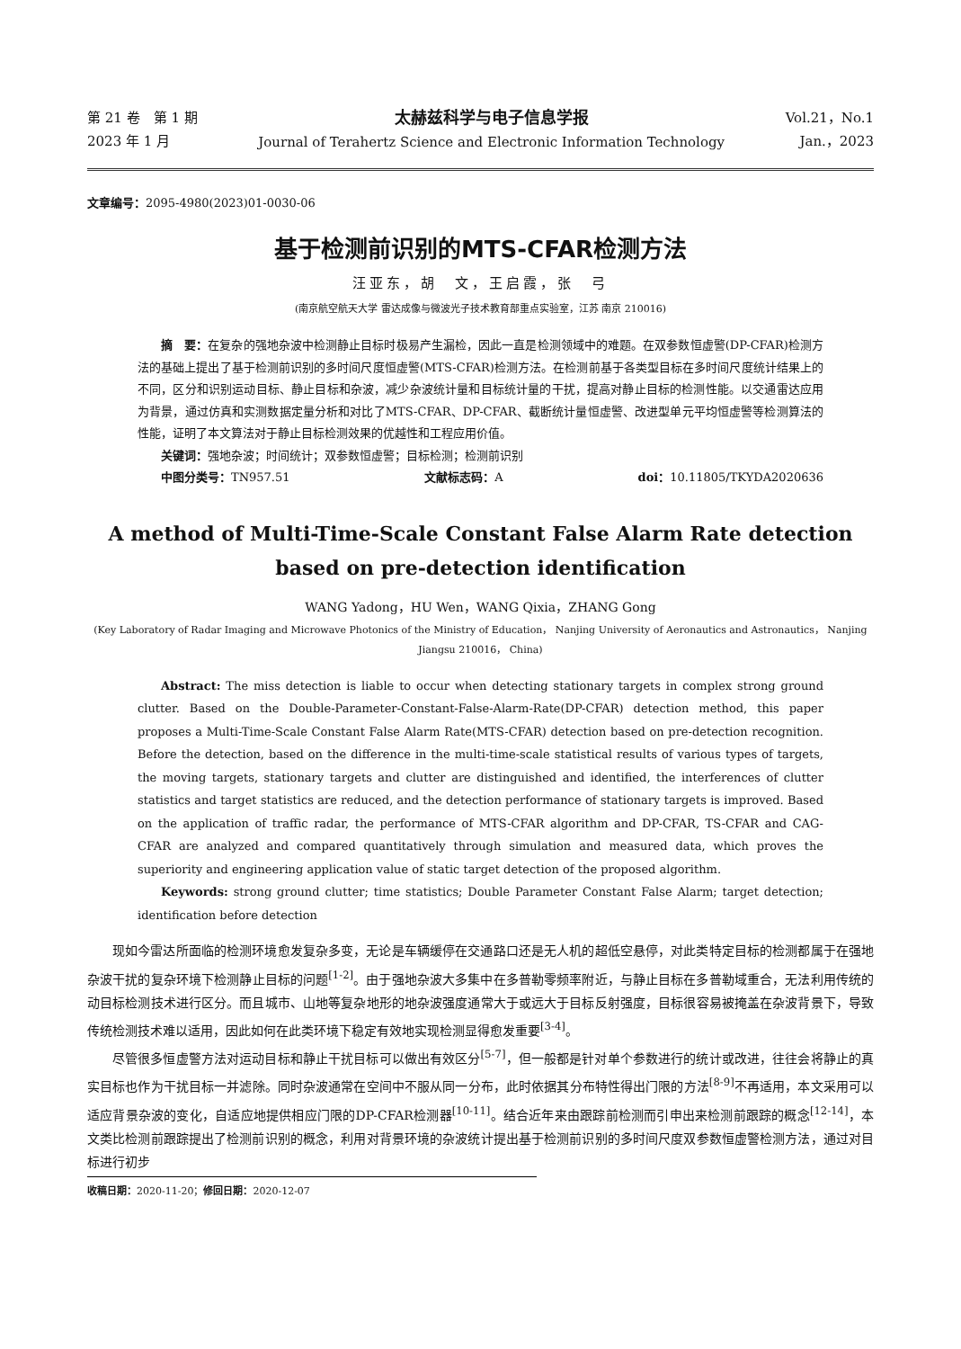第 21 卷　第 1 期
2023 年 1 月
太赫兹科学与电子信息学报
Journal of Terahertz Science and Electronic Information Technology
Vol.21，No.1
Jan.，2023
文章编号：2095-4980(2023)01-0030-06
基于检测前识别的MTS-CFAR检测方法
汪亚东，胡　文，王启霞，张　弓
(南京航空航天大学 雷达成像与微波光子技术教育部重点实验室，江苏 南京 210016)
摘　要：在复杂的强地杂波中检测静止目标时极易产生漏检，因此一直是检测领域中的难题。在双参数恒虚警(DP-CFAR)检测方法的基础上提出了基于检测前识别的多时间尺度恒虚警(MTS-CFAR)检测方法。在检测前基于各类型目标在多时间尺度统计结果上的不同，区分和识别运动目标、静止目标和杂波，减少杂波统计量和目标统计量的干扰，提高对静止目标的检测性能。以交通雷达应用为背景，通过仿真和实测数据定量分析和对比了MTS-CFAR、DP-CFAR、截断统计量恒虚警、改进型单元平均恒虚警等检测算法的性能，证明了本文算法对于静止目标检测效果的优越性和工程应用价值。
关键词：强地杂波；时间统计；双参数恒虚警；目标检测；检测前识别
中图分类号：TN957.51 文献标志码：A doi：10.11805/TKYDA2020636
A method of Multi-Time-Scale Constant False Alarm Rate detection based on pre-detection identification
WANG Yadong，HU Wen，WANG Qixia，ZHANG Gong
(Key Laboratory of Radar Imaging and Microwave Photonics of the Ministry of Education， Nanjing University of Aeronautics and Astronautics， Nanjing Jiangsu 210016， China)
Abstract: The miss detection is liable to occur when detecting stationary targets in complex strong ground clutter. Based on the Double-Parameter-Constant-False-Alarm-Rate(DP-CFAR) detection method, this paper proposes a Multi-Time-Scale Constant False Alarm Rate(MTS-CFAR) detection based on pre-detection recognition. Before the detection, based on the difference in the multi-time-scale statistical results of various types of targets, the moving targets, stationary targets and clutter are distinguished and identified, the interferences of clutter statistics and target statistics are reduced, and the detection performance of stationary targets is improved. Based on the application of traffic radar, the performance of MTS-CFAR algorithm and DP-CFAR, TS-CFAR and CAG-CFAR are analyzed and compared quantitatively through simulation and measured data, which proves the superiority and engineering application value of static target detection of the proposed algorithm.
Keywords: strong ground clutter; time statistics; Double Parameter Constant False Alarm; target detection; identification before detection
现如今雷达所面临的检测环境愈发复杂多变，无论是车辆缓停在交通路口还是无人机的超低空悬停，对此类特定目标的检测都属于在强地杂波干扰的复杂环境下检测静止目标的问题<sup>[1-2]</sup>。由于强地杂波大多集中在多普勒零频率附近，与静止目标在多普勒域重合，无法利用传统的动目标检测技术进行区分。而且城市、山地等复杂地形的地杂波强度通常大于或远大于目标反射强度，目标很容易被掩盖在杂波背景下，导致传统检测技术难以适用，因此如何在此类环境下稳定有效地实现检测显得愈发重要<sup>[3-4]</sup>。
尽管很多恒虚警方法对运动目标和静止干扰目标可以做出有效区分<sup>[5-7]</sup>，但一般都是针对单个参数进行的统计或改进，往往会将静止的真实目标也作为干扰目标一并滤除。同时杂波通常在空间中不服从同一分布，此时依据其分布特性得出门限的方法<sup>[8-9]</sup>不再适用，本文采用可以适应背景杂波的变化，自适应地提供相应门限的DP-CFAR检测器<sup>[10-11]</sup>。结合近年来由跟踪前检测而引申出来检测前跟踪的概念<sup>[12-14]</sup>，本文类比检测前跟踪提出了检测前识别的概念，利用对背景环境的杂波统计提出基于检测前识别的多时间尺度双参数恒虚警检测方法，通过对目标进行初步
收稿日期：2020-11-20；修回日期：2020-12-07